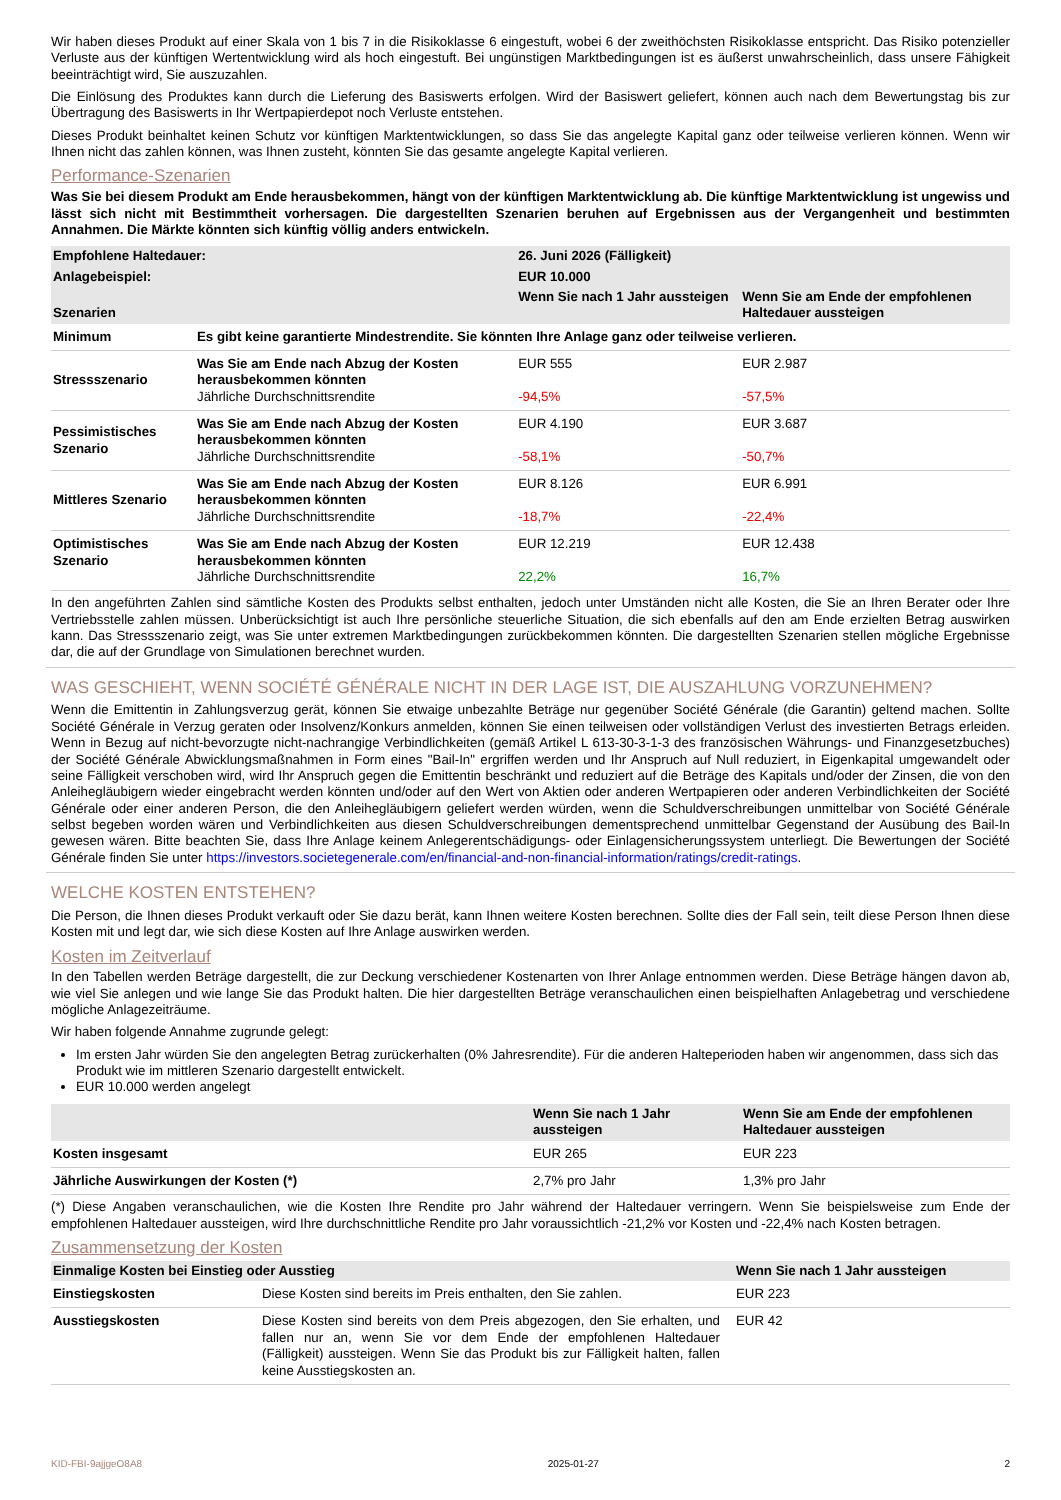Wir haben dieses Produkt auf einer Skala von 1 bis 7 in die Risikoklasse 6 eingestuft, wobei 6 der zweithöchsten Risikoklasse entspricht. Das Risiko potenzieller Verluste aus der künftigen Wertentwicklung wird als hoch eingestuft. Bei ungünstigen Marktbedingungen ist es äußerst unwahrscheinlich, dass unsere Fähigkeit beeinträchtigt wird, Sie auszuzahlen.
Die Einlösung des Produktes kann durch die Lieferung des Basiswerts erfolgen. Wird der Basiswert geliefert, können auch nach dem Bewertungstag bis zur Übertragung des Basiswerts in Ihr Wertpapierdepot noch Verluste entstehen.
Dieses Produkt beinhaltet keinen Schutz vor künftigen Marktentwicklungen, so dass Sie das angelegte Kapital ganz oder teilweise verlieren können. Wenn wir Ihnen nicht das zahlen können, was Ihnen zusteht, könnten Sie das gesamte angelegte Kapital verlieren.
Performance-Szenarien
Was Sie bei diesem Produkt am Ende herausbekommen, hängt von der künftigen Marktentwicklung ab. Die künftige Marktentwicklung ist ungewiss und lässt sich nicht mit Bestimmtheit vorhersagen. Die dargestellten Szenarien beruhen auf Ergebnissen aus der Vergangenheit und bestimmten Annahmen. Die Märkte könnten sich künftig völlig anders entwickeln.
| Empfohlene Haltedauer: | | 26. Juni 2026 (Fälligkeit) | |
| Anlagebeispiel: | | EUR 10.000 | |
| Szenarien | | Wenn Sie nach 1 Jahr aussteigen | Wenn Sie am Ende der empfohlenen Haltedauer aussteigen |
| Minimum | Es gibt keine garantierte Mindestrendite. Sie könnten Ihre Anlage ganz oder teilweise verlieren. | | |
| Stressszenario | Was Sie am Ende nach Abzug der Kosten herausbekommen könnten Jährliche Durchschnittsrendite | EUR 555 -94,5% | EUR 2.987 -57,5% |
| Pessimistisches Szenario | Was Sie am Ende nach Abzug der Kosten herausbekommen könnten Jährliche Durchschnittsrendite | EUR 4.190 -58,1% | EUR 3.687 -50,7% |
| Mittleres Szenario | Was Sie am Ende nach Abzug der Kosten herausbekommen könnten Jährliche Durchschnittsrendite | EUR 8.126 -18,7% | EUR 6.991 -22,4% |
| Optimistisches Szenario | Was Sie am Ende nach Abzug der Kosten herausbekommen könnten Jährliche Durchschnittsrendite | EUR 12.219 22,2% | EUR 12.438 16,7% |
In den angeführten Zahlen sind sämtliche Kosten des Produkts selbst enthalten, jedoch unter Umständen nicht alle Kosten, die Sie an Ihren Berater oder Ihre Vertriebsstelle zahlen müssen. Unberücksichtigt ist auch Ihre persönliche steuerliche Situation, die sich ebenfalls auf den am Ende erzielten Betrag auswirken kann. Das Stressszenario zeigt, was Sie unter extremen Marktbedingungen zurückbekommen könnten. Die dargestellten Szenarien stellen mögliche Ergebnisse dar, die auf der Grundlage von Simulationen berechnet wurden.
WAS GESCHIEHT, WENN SOCIÉTÉ GÉNÉRALE NICHT IN DER LAGE IST, DIE AUSZAHLUNG VORZUNEHMEN?
Wenn die Emittentin in Zahlungsverzug gerät, können Sie etwaige unbezahlte Beträge nur gegenüber Société Générale (die Garantin) geltend machen. Sollte Société Générale in Verzug geraten oder Insolvenz/Konkurs anmelden, können Sie einen teilweisen oder vollständigen Verlust des investierten Betrags erleiden. Wenn in Bezug auf nicht-bevorzugte nicht-nachrangige Verbindlichkeiten (gemäß Artikel L 613-30-3-1-3 des französischen Währungs- und Finanzgesetzbuches) der Société Générale Abwicklungsmaßnahmen in Form eines "Bail-In" ergriffen werden und Ihr Anspruch auf Null reduziert, in Eigenkapital umgewandelt oder seine Fälligkeit verschoben wird, wird Ihr Anspruch gegen die Emittentin beschränkt und reduziert auf die Beträge des Kapitals und/oder der Zinsen, die von den Anleihegläubigern wieder eingebracht werden könnten und/oder auf den Wert von Aktien oder anderen Wertpapieren oder anderen Verbindlichkeiten der Société Générale oder einer anderen Person, die den Anleihegläubigern geliefert werden würden, wenn die Schuldverschreibungen unmittelbar von Société Générale selbst begeben worden wären und Verbindlichkeiten aus diesen Schuldverschreibungen dementsprechend unmittelbar Gegenstand der Ausübung des Bail-In gewesen wären. Bitte beachten Sie, dass Ihre Anlage keinem Anlegerentschädigungs- oder Einlagensicherungssystem unterliegt. Die Bewertungen der Société Générale finden Sie unter https://investors.societegenerale.com/en/financial-and-non-financial-information/ratings/credit-ratings.
WELCHE KOSTEN ENTSTEHEN?
Die Person, die Ihnen dieses Produkt verkauft oder Sie dazu berät, kann Ihnen weitere Kosten berechnen. Sollte dies der Fall sein, teilt diese Person Ihnen diese Kosten mit und legt dar, wie sich diese Kosten auf Ihre Anlage auswirken werden.
Kosten im Zeitverlauf
In den Tabellen werden Beträge dargestellt, die zur Deckung verschiedener Kostenarten von Ihrer Anlage entnommen werden. Diese Beträge hängen davon ab, wie viel Sie anlegen und wie lange Sie das Produkt halten. Die hier dargestellten Beträge veranschaulichen einen beispielhaften Anlagebetrag und verschiedene mögliche Anlagezeiträume.
Wir haben folgende Annahme zugrunde gelegt:
Im ersten Jahr würden Sie den angelegten Betrag zurückerhalten (0% Jahresrendite). Für die anderen Halteperioden haben wir angenommen, dass sich das Produkt wie im mittleren Szenario dargestellt entwickelt.
EUR 10.000 werden angelegt
| | Wenn Sie nach 1 Jahr aussteigen | Wenn Sie am Ende der empfohlenen Haltedauer aussteigen |
| Kosten insgesamt | EUR 265 | EUR 223 |
| Jährliche Auswirkungen der Kosten (*) | 2,7% pro Jahr | 1,3% pro Jahr |
(*) Diese Angaben veranschaulichen, wie die Kosten Ihre Rendite pro Jahr während der Haltedauer verringern. Wenn Sie beispielsweise zum Ende der empfohlenen Haltedauer aussteigen, wird Ihre durchschnittliche Rendite pro Jahr voraussichtlich -21,2% vor Kosten und -22,4% nach Kosten betragen.
Zusammensetzung der Kosten
| Einmalige Kosten bei Einstieg oder Ausstieg | | Wenn Sie nach 1 Jahr aussteigen |
| Einstiegskosten | Diese Kosten sind bereits im Preis enthalten, den Sie zahlen. | EUR 223 |
| Ausstiegskosten | Diese Kosten sind bereits von dem Preis abgezogen, den Sie erhalten, und fallen nur an, wenn Sie vor dem Ende der empfohlenen Haltedauer (Fälligkeit) aussteigen. Wenn Sie das Produkt bis zur Fälligkeit halten, fallen keine Ausstiegskosten an. | EUR 42 |
KID-FBI-9ajjgeO8A8 2025-01-27 2